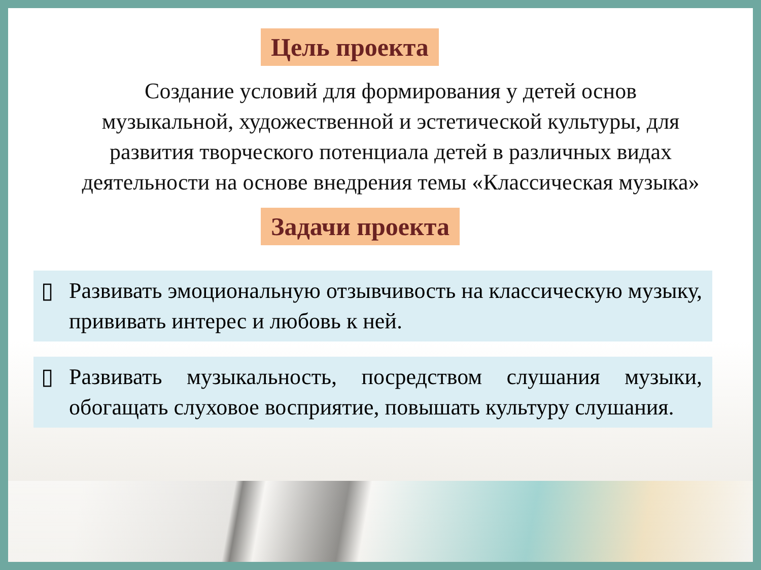Цель проекта
Создание условий для формирования у детей основ музыкальной, художественной и эстетической культуры, для развития творческого потенциала детей в различных видах деятельности на основе внедрения темы «Классическая музыка»
Задачи проекта
▯ Развивать эмоциональную отзывчивость на классическую музыку, прививать интерес и любовь к ней.
▯ Развивать музыкальность, посредством слушания музыки, обогащать слуховое восприятие, повышать культуру слушания.